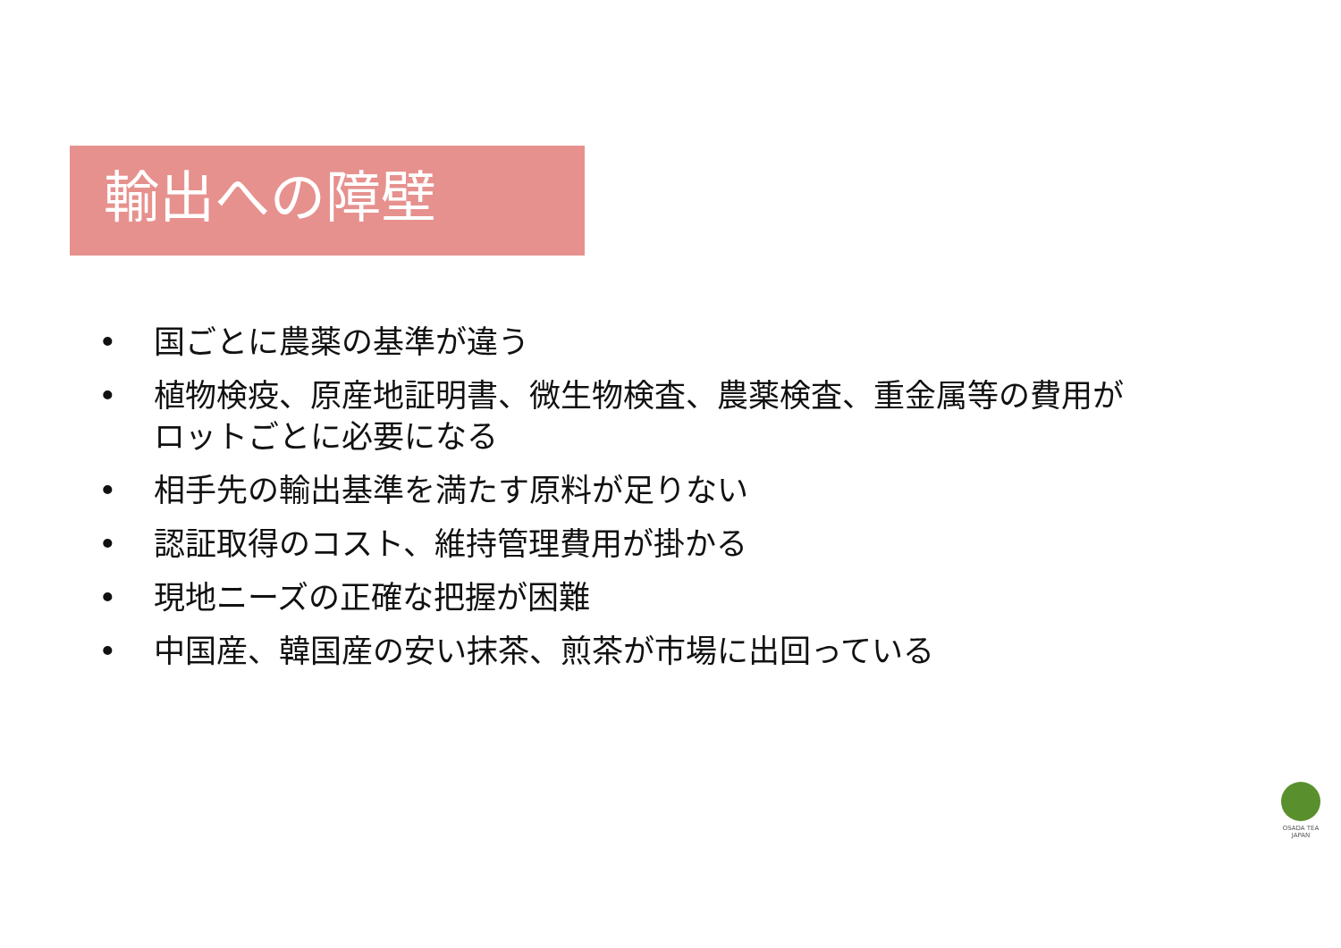輸出への障壁
• 国ごとに農薬の基準が違う
• 植物検疫、原産地証明書、微生物検査、農薬検査、重金属等の費用がロットごとに必要になる
• 相手先の輸出基準を満たす原料が足りない
• 認証取得のコスト、維持管理費用が掛かる
• 現地ニーズの正確な把握が困難
• 中国産、韓国産の安い抹茶、煎茶が市場に出回っている
OSADA TEA
JAPAN